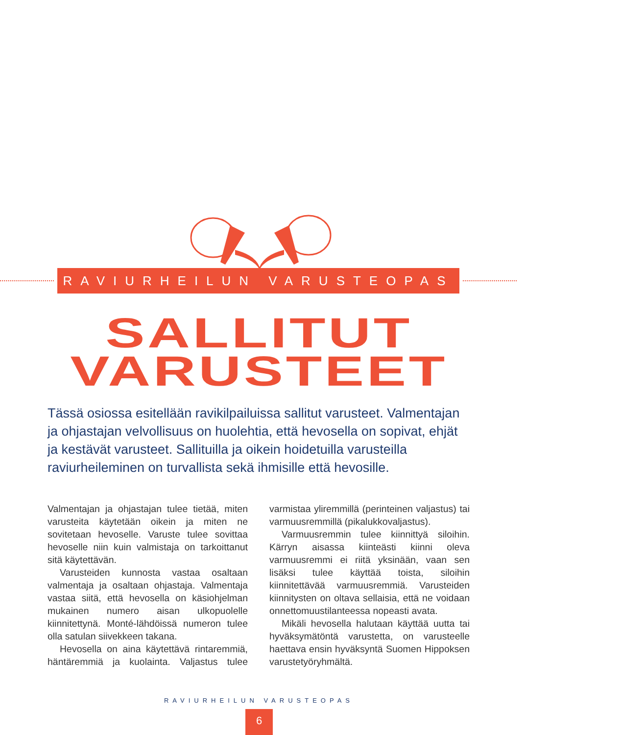RAVIURHEILUN VARUSTEOPAS
SALLITUT
VARUSTEET
Tässä osiossa esitellään ravikilpailuissa sallitut varusteet. Valmentajan ja ohjastajan velvollisuus on huolehtia, että hevosella on sopivat, ehjät ja kestävät varusteet. Sallituilla ja oikein hoidetuilla varusteilla raviurheileminen on turvallista sekä ihmisille että hevosille.
Valmentajan ja ohjastajan tulee tietää, miten varusteita käytetään oikein ja miten ne sovitetaan hevoselle. Varuste tulee sovittaa hevoselle niin kuin valmistaja on tarkoittanut sitä käytettävän.
Varusteiden kunnosta vastaa osaltaan valmentaja ja osaltaan ohjastaja. Valmentaja vastaa siitä, että hevosella on käsiohjelman mukainen numero aisan ulkopuolelle kiinnitettynä. Monté-lähdöissä numeron tulee olla satulan siivekkeen takana.
Hevosella on aina käytettävä rintaremmiä, häntäremmiä ja kuolainta. Valjastus tulee varmistaa yliremmillä (perinteinen valjastus) tai varmuusremmillä (pikalukkovaljastus).
Varmuusremmin tulee kiinnittyä siloihin. Kärryn aisassa kiinteästi kiinni oleva varmuusremmi ei riitä yksinään, vaan sen lisäksi tulee käyttää toista, siloihin kiinnitettävää varmuusremmiä. Varusteiden kiinnitysten on oltava sellaisia, että ne voidaan onnettomuustilanteessa nopeasti avata.
Mikäli hevosella halutaan käyttää uutta tai hyväksymätöntä varustetta, on varusteelle haettava ensin hyväksyntä Suomen Hippoksen varustetyöryhmältä.
RAVIURHEILUN VARUSTEOPAS
6